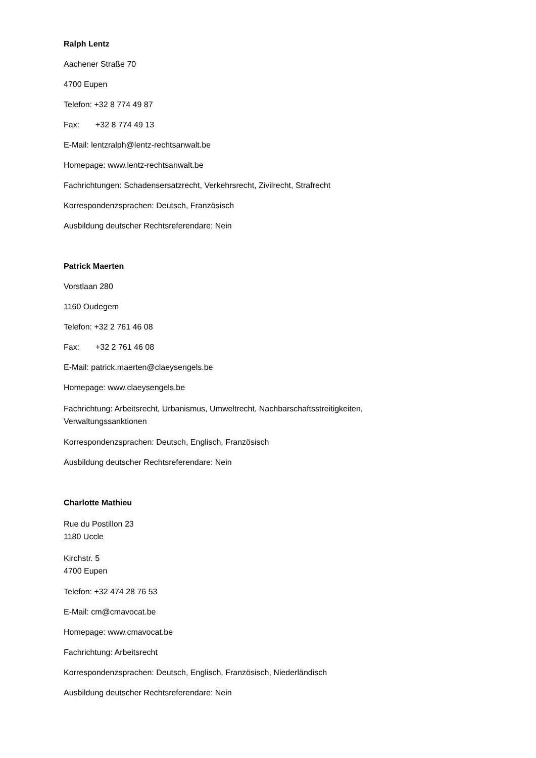Ralph Lentz
Aachener Straße 70
4700 Eupen
Telefon: +32 8 774 49 87
Fax: +32 8 774 49 13
E-Mail: lentzralph@lentz-rechtsanwalt.be
Homepage: www.lentz-rechtsanwalt.be
Fachrichtungen: Schadensersatzrecht, Verkehrsrecht, Zivilrecht, Strafrecht
Korrespondenzsprachen: Deutsch, Französisch
Ausbildung deutscher Rechtsreferendare: Nein
Patrick Maerten
Vorstlaan 280
1160 Oudegem
Telefon: +32 2 761 46 08
Fax: +32 2 761 46 08
E-Mail: patrick.maerten@claeysengels.be
Homepage: www.claeysengels.be
Fachrichtung: Arbeitsrecht, Urbanismus, Umweltrecht, Nachbarschaftsstreitigkeiten,
Verwaltungssanktionen
Korrespondenzsprachen: Deutsch, Englisch, Französisch
Ausbildung deutscher Rechtsreferendare: Nein
Charlotte Mathieu
Rue du Postillon 23
1180 Uccle
Kirchstr. 5
4700 Eupen
Telefon: +32 474 28 76 53
E-Mail: cm@cmavocat.be
Homepage: www.cmavocat.be
Fachrichtung: Arbeitsrecht
Korrespondenzsprachen: Deutsch, Englisch, Französisch, Niederländisch
Ausbildung deutscher Rechtsreferendare: Nein